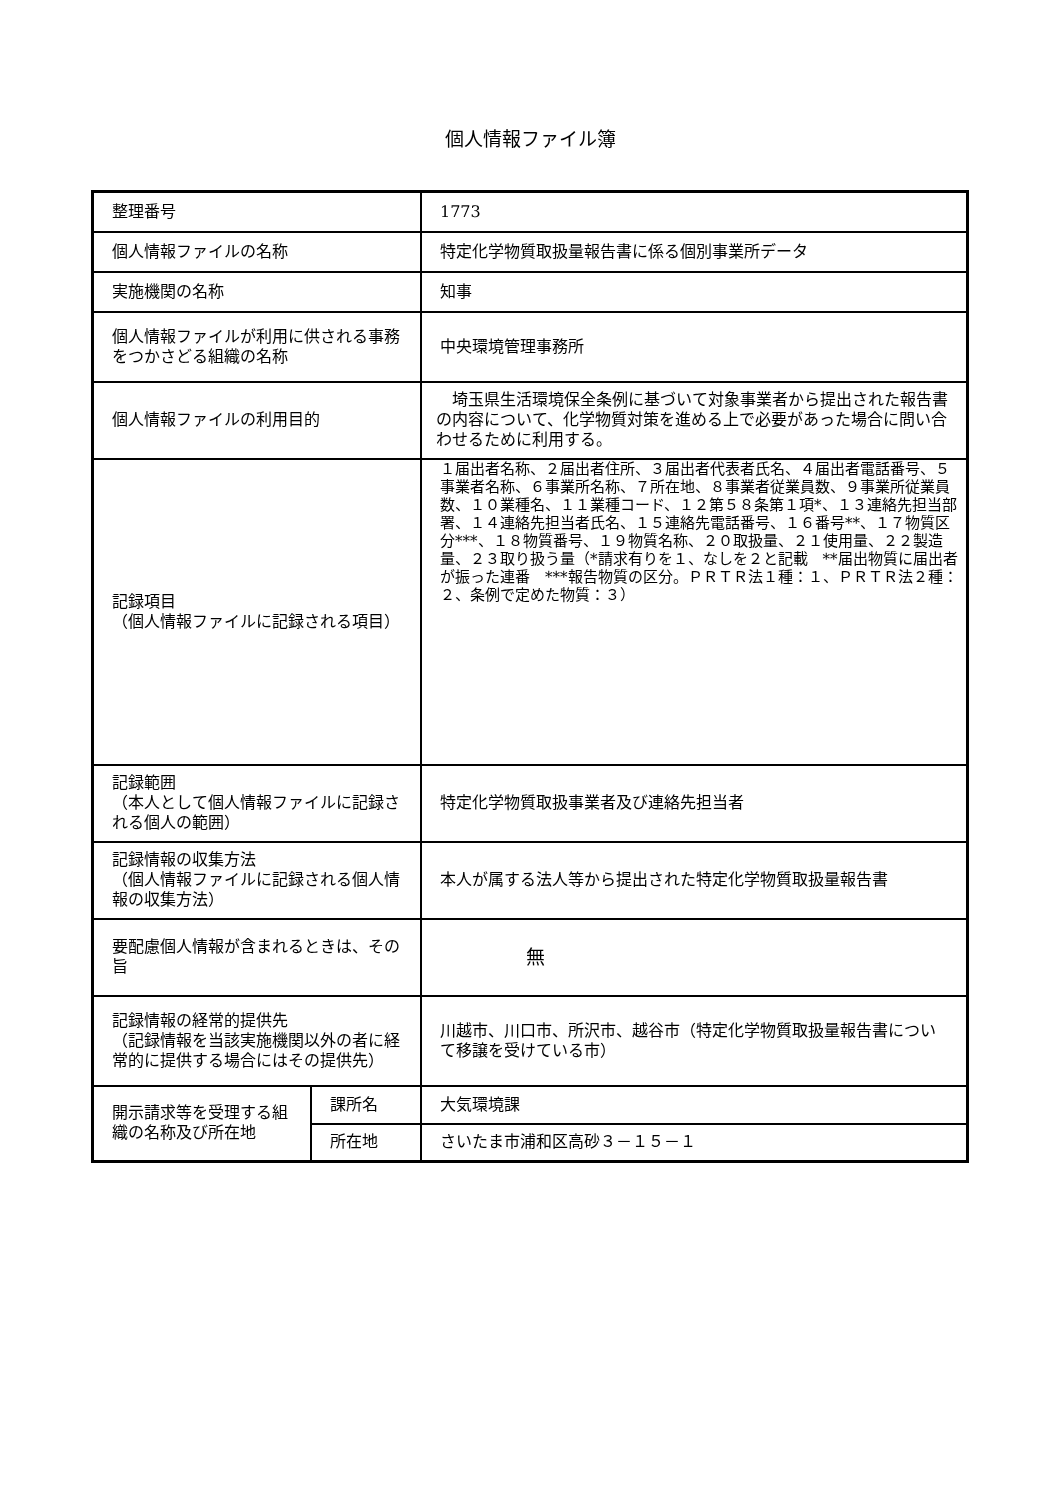個人情報ファイル簿
| 整理番号 | | 1773 |
| 個人情報ファイルの名称 | | 特定化学物質取扱量報告書に係る個別事業所データ |
| 実施機関の名称 | | 知事 |
| 個人情報ファイルが利用に供される事務をつかさどる組織の名称 | | 中央環境管理事務所 |
| 個人情報ファイルの利用目的 | | 埼玉県生活環境保全条例に基づいて対象事業者から提出された報告書の内容について、化学物質対策を進める上で必要があった場合に問い合わせるために利用する。 |
| 記録項目 （個人情報ファイルに記録される項目） | | １届出者名称、２届出者住所、３届出者代表者氏名、４届出者電話番号、５事業者名称、６事業所名称、７所在地、８事業者従業員数、９事業所従業員数、１０業種名、１１業種コード、１２第５８条第１項*、１３連絡先担当部署、１４連絡先担当者氏名、１５連絡先電話番号、１６番号**、１７物質区分***、１８物質番号、１９物質名称、２０取扱量、２１使用量、２２製造量、２３取り扱う量（*請求有りを１、なしを２と記載 **届出物質に届出者が振った連番 ***報告物質の区分。ＰＲＴＲ法１種：１、ＰＲＴＲ法２種：２、条例で定めた物質：３） |
| 記録範囲 （本人として個人情報ファイルに記録される個人の範囲） | | 特定化学物質取扱事業者及び連絡先担当者 |
| 記録情報の収集方法 （個人情報ファイルに記録される個人情報の収集方法） | | 本人が属する法人等から提出された特定化学物質取扱量報告書 |
| 要配慮個人情報が含まれるときは、その旨 | | 無 |
| 記録情報の経常的提供先 （記録情報を当該実施機関以外の者に経常的に提供する場合にはその提供先） | | 川越市、川口市、所沢市、越谷市（特定化学物質取扱量報告書について移譲を受けている市） |
| 開示請求等を受理する組織の名称及び所在地 | 課所名 | 大気環境課 |
| | 所在地 | さいたま市浦和区高砂３－１５－１ |